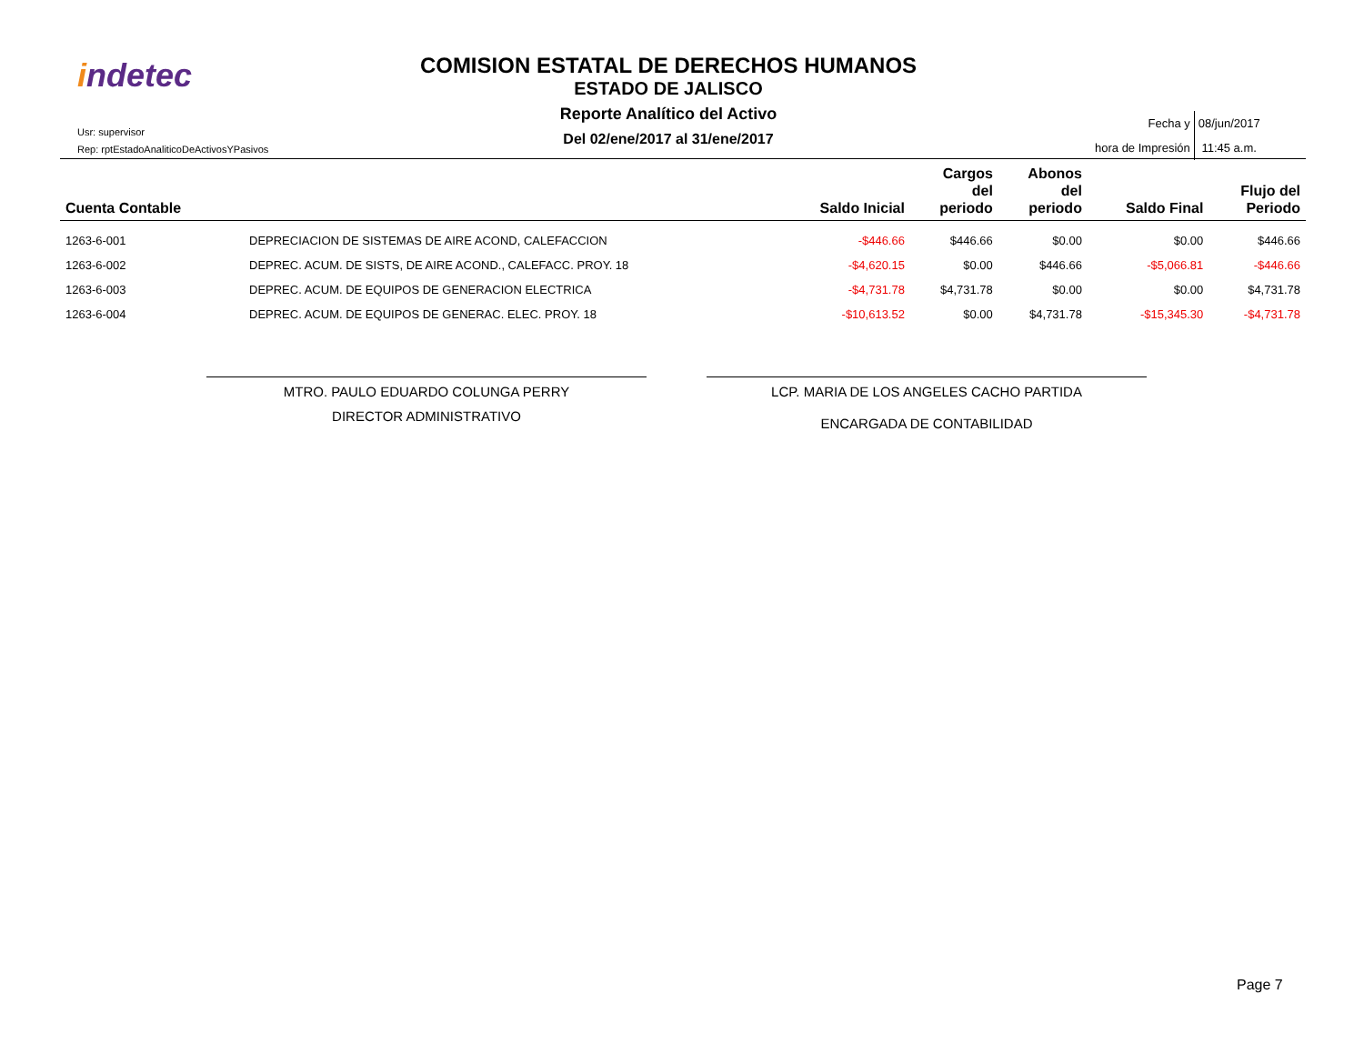indetec
Usr: supervisor
Rep: rptEstadoAnaliticoDeActivosYPasivos
COMISION ESTATAL DE DERECHOS HUMANOS
ESTADO DE JALISCO
Reporte Analítico del Activo
Del 02/ene/2017 al 31/ene/2017
| Fecha y | 08/jun/2017 |
| hora de Impresión | 11:45 a.m. |
| Cuenta Contable | | Saldo Inicial | Cargos del periodo | Abonos del periodo | Saldo Final | Flujo del Periodo |
| --- | --- | --- | --- | --- | --- | --- |
| 1263-6-001 | DEPRECIACION DE SISTEMAS DE AIRE ACOND, CALEFACCION | -$446.66 | $446.66 | $0.00 | $0.00 | $446.66 |
| 1263-6-002 | DEPREC. ACUM. DE SISTS, DE AIRE ACOND., CALEFACC. PROY. 18 | -$4,620.15 | $0.00 | $446.66 | -$5,066.81 | -$446.66 |
| 1263-6-003 | DEPREC. ACUM. DE EQUIPOS DE GENERACION ELECTRICA | -$4,731.78 | $4,731.78 | $0.00 | $0.00 | $4,731.78 |
| 1263-6-004 | DEPREC. ACUM. DE EQUIPOS DE GENERAC. ELEC. PROY. 18 | -$10,613.52 | $0.00 | $4,731.78 | -$15,345.30 | -$4,731.78 |
MTRO. PAULO EDUARDO COLUNGA PERRY
DIRECTOR ADMINISTRATIVO
LCP. MARIA DE LOS ANGELES CACHO PARTIDA
ENCARGADA DE CONTABILIDAD
Page 7